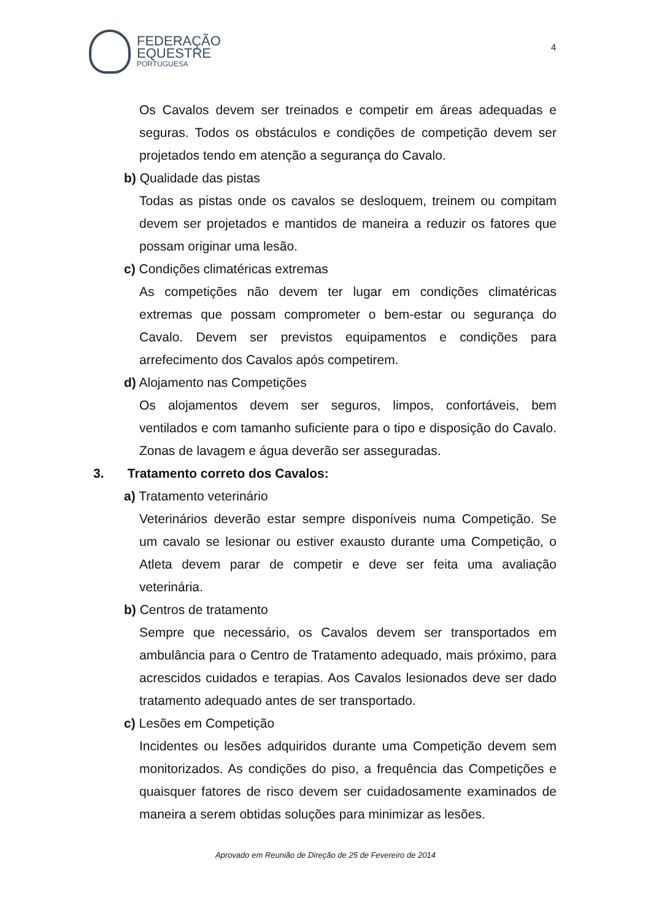FEDERAÇÃO
EQUESTRE
PORTUGUESA
4
Os Cavalos devem ser treinados e competir em áreas adequadas e seguras. Todos os obstáculos e condições de competição devem ser projetados tendo em atenção a segurança do Cavalo.
b) Qualidade das pistas
Todas as pistas onde os cavalos se desloquem, treinem ou compitam devem ser projetados e mantidos de maneira a reduzir os fatores que possam originar uma lesão.
c) Condições climatéricas extremas
As competições não devem ter lugar em condições climatéricas extremas que possam comprometer o bem-estar ou segurança do Cavalo. Devem ser previstos equipamentos e condições para arrefecimento dos Cavalos após competirem.
d) Alojamento nas Competições
Os alojamentos devem ser seguros, limpos, confortáveis, bem ventilados e com tamanho suficiente para o tipo e disposição do Cavalo. Zonas de lavagem e água deverão ser asseguradas.
3. Tratamento correto dos Cavalos:
a) Tratamento veterinário
Veterinários deverão estar sempre disponíveis numa Competição. Se um cavalo se lesionar ou estiver exausto durante uma Competição, o Atleta devem parar de competir e deve ser feita uma avaliação veterinária.
b) Centros de tratamento
Sempre que necessário, os Cavalos devem ser transportados em ambulância para o Centro de Tratamento adequado, mais próximo, para acrescidos cuidados e terapias. Aos Cavalos lesionados deve ser dado tratamento adequado antes de ser transportado.
c) Lesões em Competição
Incidentes ou lesões adquiridos durante uma Competição devem sem monitorizados. As condições do piso, a frequência das Competições e quaisquer fatores de risco devem ser cuidadosamente examinados de maneira a serem obtidas soluções para minimizar as lesões.
Aprovado em Reunião de Direção de 25 de Fevereiro de 2014